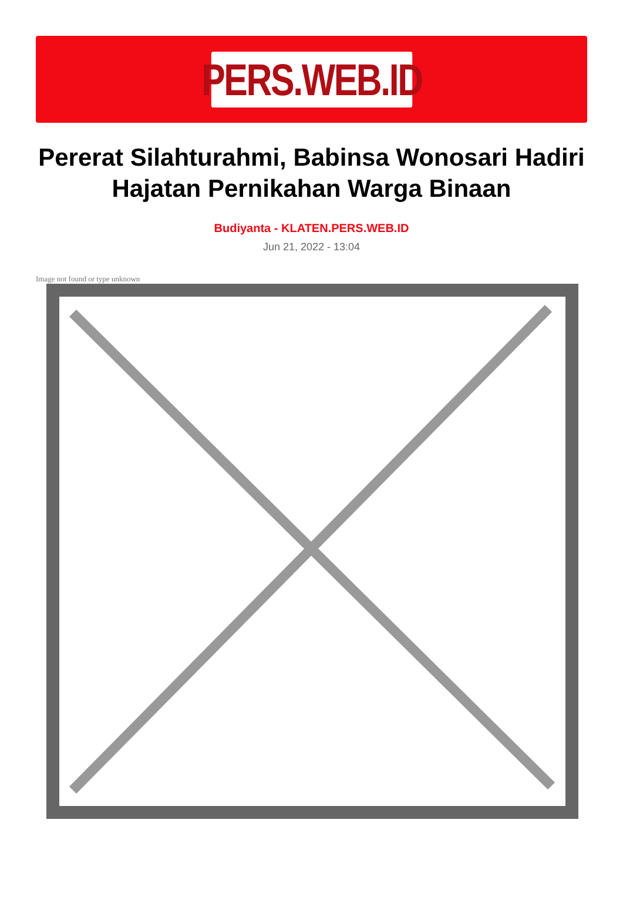PERS.WEB.ID
Pererat Silahturahmi, Babinsa Wonosari Hadiri Hajatan Pernikahan Warga Binaan
Budiyanta - KLATEN.PERS.WEB.ID
Jun 21, 2022 - 13:04
Image not found or type unknown